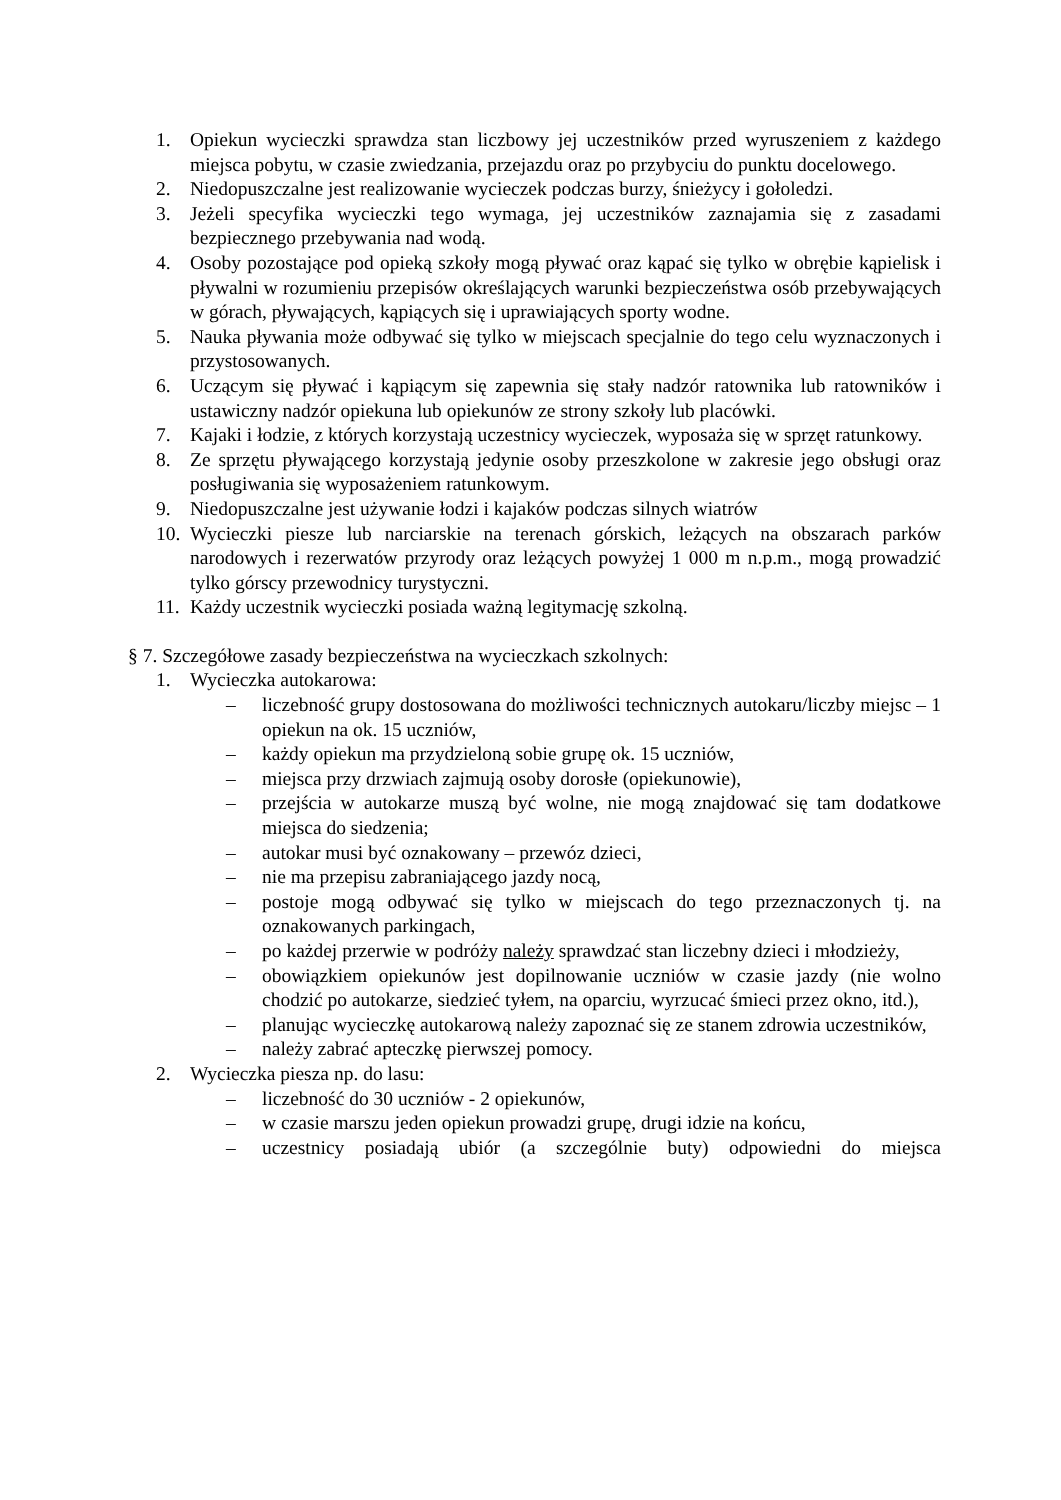1. Opiekun wycieczki sprawdza stan liczbowy jej uczestników przed wyruszeniem z każdego miejsca pobytu, w czasie zwiedzania, przejazdu oraz po przybyciu do punktu docelowego.
2. Niedopuszczalne jest realizowanie wycieczek podczas burzy, śnieżycy i gołoledzi.
3. Jeżeli specyfika wycieczki tego wymaga, jej uczestników zaznajamia się z zasadami bezpiecznego przebywania nad wodą.
4. Osoby pozostające pod opieką szkoły mogą pływać oraz kąpać się tylko w obrębie kąpielisk i pływalni w rozumieniu przepisów określających warunki bezpieczeństwa osób przebywających w górach, pływających, kąpiących się i uprawiających sporty wodne.
5. Nauka pływania może odbywać się tylko w miejscach specjalnie do tego celu wyznaczonych i przystosowanych.
6. Uczącym się pływać i kąpiącym się zapewnia się stały nadzór ratownika lub ratowników i ustawiczny nadzór opiekuna lub opiekunów ze strony szkoły lub placówki.
7. Kajaki i łodzie, z których korzystają uczestnicy wycieczek, wyposaża się w sprzęt ratunkowy.
8. Ze sprzętu pływającego korzystają jedynie osoby przeszkolone w zakresie jego obsługi oraz posługiwania się wyposażeniem ratunkowym.
9. Niedopuszczalne jest używanie łodzi i kajaków podczas silnych wiatrów
10.
Wycieczki piesze lub narciarskie na terenach górskich, leżących na obszarach parków narodowych i rezerwatów przyrody oraz leżących powyżej 1 000 m n.p.m., mogą prowadzić tylko górscy przewodnicy turystyczni.
11.
Każdy uczestnik wycieczki posiada ważną legitymację szkolną.
§ 7. Szczegółowe zasady bezpieczeństwa na wycieczkach szkolnych:
1. Wycieczka autokarowa:
– liczebność grupy dostosowana do możliwości technicznych autokaru/liczby miejsc – 1 opiekun na ok. 15 uczniów,
– każdy opiekun ma przydzieloną sobie grupę ok. 15 uczniów,
– miejsca przy drzwiach zajmują osoby dorosłe (opiekunowie),
– przejścia w autokarze muszą być wolne, nie mogą znajdować się tam dodatkowe miejsca do siedzenia;
– autokar musi być oznakowany – przewóz dzieci,
– nie ma przepisu zabraniającego jazdy nocą,
– postoje mogą odbywać się tylko w miejscach do tego przeznaczonych tj. na oznakowanych parkingach,
– po każdej przerwie w podróży należy sprawdzać stan liczebny dzieci i młodzieży,
– obowiązkiem opiekunów jest dopilnowanie uczniów w czasie jazdy (nie wolno chodzić po autokarze, siedzieć tyłem, na oparciu, wyrzucać śmieci przez okno, itd.),
– planując wycieczkę autokarową należy zapoznać się ze stanem zdrowia uczestników,
– należy zabrać apteczkę pierwszej pomocy.
2. Wycieczka piesza np. do lasu:
– liczebność do 30 uczniów - 2 opiekunów,
– w czasie marszu jeden opiekun prowadzi grupę, drugi idzie na końcu,
– uczestnicy posiadają ubiór (a szczególnie buty) odpowiedni do miejsca